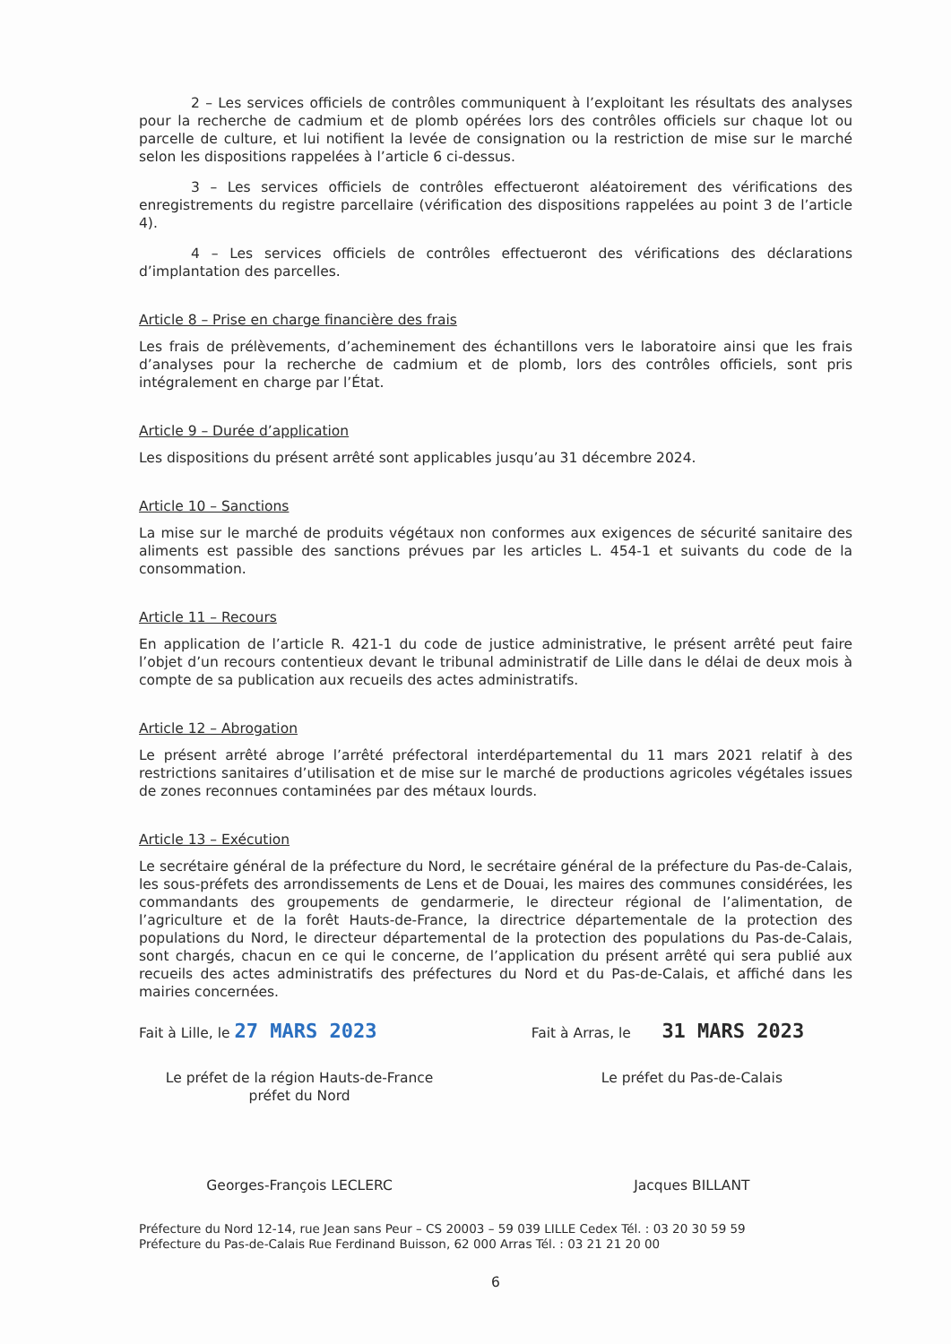2 – Les services officiels de contrôles communiquent à l’exploitant les résultats des analyses pour la recherche de cadmium et de plomb opérées lors des contrôles officiels sur chaque lot ou parcelle de culture, et lui notifient la levée de consignation ou la restriction de mise sur le marché selon les dispositions rappelées à l’article 6 ci-dessus.
3 – Les services officiels de contrôles effectueront aléatoirement des vérifications des enregistrements du registre parcellaire (vérification des dispositions rappelées au point 3 de l’article 4).
4 – Les services officiels de contrôles effectueront des vérifications des déclarations d’implantation des parcelles.
Article 8 – Prise en charge financière des frais
Les frais de prélèvements, d’acheminement des échantillons vers le laboratoire ainsi que les frais d’analyses pour la recherche de cadmium et de plomb, lors des contrôles officiels, sont pris intégralement en charge par l’État.
Article 9 – Durée d’application
Les dispositions du présent arrêté sont applicables jusqu’au 31 décembre 2024.
Article 10 – Sanctions
La mise sur le marché de produits végétaux non conformes aux exigences de sécurité sanitaire des aliments est passible des sanctions prévues par les articles L. 454-1 et suivants du code de la consommation.
Article 11 – Recours
En application de l’article R. 421-1 du code de justice administrative, le présent arrêté peut faire l’objet d’un recours contentieux devant le tribunal administratif de Lille dans le délai de deux mois à compte de sa publication aux recueils des actes administratifs.
Article 12 – Abrogation
Le présent arrêté abroge l’arrêté préfectoral interdépartemental du 11 mars 2021 relatif à des restrictions sanitaires d’utilisation et de mise sur le marché de productions agricoles végétales issues de zones reconnues contaminées par des métaux lourds.
Article 13 – Exécution
Le secrétaire général de la préfecture du Nord, le secrétaire général de la préfecture du Pas-de-Calais, les sous-préfets des arrondissements de Lens et de Douai, les maires des communes considérées, les commandants des groupements de gendarmerie, le directeur régional de l’alimentation, de l’agriculture et de la forêt Hauts-de-France, la directrice départementale de la protection des populations du Nord, le directeur départemental de la protection des populations du Pas-de-Calais, sont chargés, chacun en ce qui le concerne, de l’application du présent arrêté qui sera publié aux recueils des actes administratifs des préfectures du Nord et du Pas-de-Calais, et affiché dans les mairies concernées.
Fait à Lille, le 27 MARS 2023
Le préfet de la région Hauts-de-France
préfet du Nord
Georges-François LECLERC
Fait à Arras, le 31 MARS 2023
Le préfet du Pas-de-Calais
Jacques BILLANT
Préfecture du Nord 12-14, rue Jean sans Peur – CS 20003 – 59 039 LILLE Cedex Tél. : 03 20 30 59 59
Préfecture du Pas-de-Calais Rue Ferdinand Buisson, 62 000 Arras Tél. : 03 21 21 20 00
6